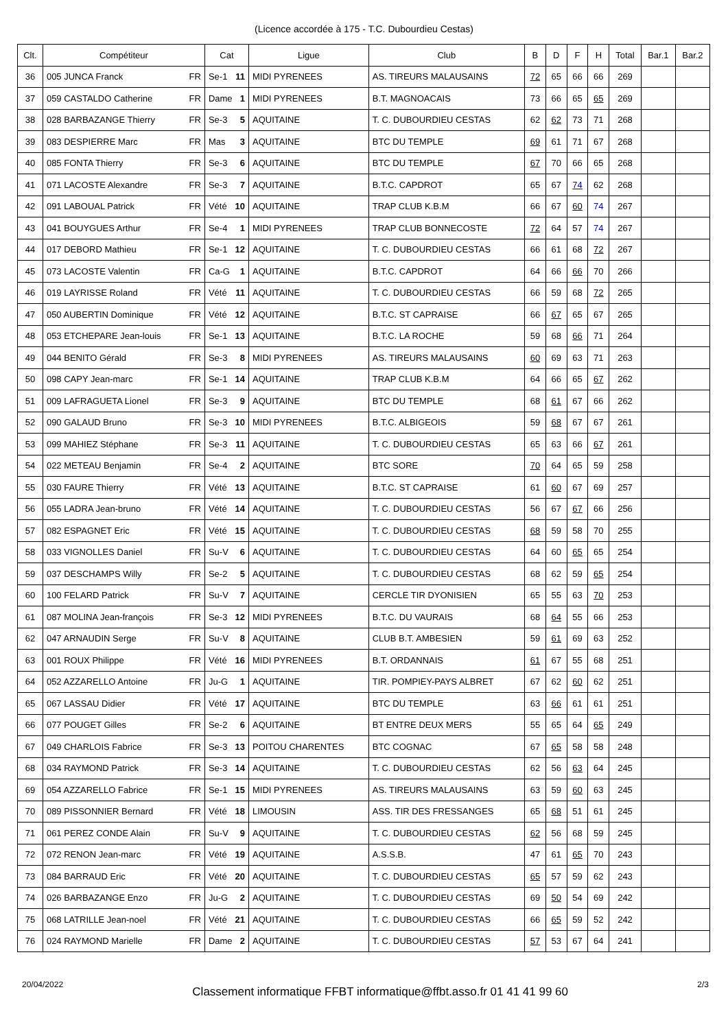(Licence accordée à 175 - T.C. Dubourdieu Cestas)
| Clt. | Compétiteur | Cat | Ligue | Club | B | D | F | H | Total | Bar.1 | Bar.2 |
| --- | --- | --- | --- | --- | --- | --- | --- | --- | --- | --- | --- |
| 36 | 005 JUNCA Franck FR | Se-1 11 | MIDI PYRENEES | AS. TIREURS MALAUSAINS | 72 | 65 | 66 | 66 | 269 | | |
| 37 | 059 CASTALDO Catherine FR | Dame 1 | MIDI PYRENEES | B.T. MAGNOACAIS | 73 | 66 | 65 | 65 | 269 | | |
| 38 | 028 BARBAZANGE Thierry FR | Se-3 5 | AQUITAINE | T. C. DUBOURDIEU CESTAS | 62 | 62 | 73 | 71 | 268 | | |
| 39 | 083 DESPIERRE Marc FR | Mas 3 | AQUITAINE | BTC DU TEMPLE | 69 | 61 | 71 | 67 | 268 | | |
| 40 | 085 FONTA Thierry FR | Se-3 6 | AQUITAINE | BTC DU TEMPLE | 67 | 70 | 66 | 65 | 268 | | |
| 41 | 071 LACOSTE Alexandre FR | Se-3 7 | AQUITAINE | B.T.C. CAPDROT | 65 | 67 | 74 | 62 | 268 | | |
| 42 | 091 LABOUAL Patrick FR | Vété 10 | AQUITAINE | TRAP CLUB K.B.M | 66 | 67 | 60 | 74 | 267 | | |
| 43 | 041 BOUYGUES Arthur FR | Se-4 1 | MIDI PYRENEES | TRAP CLUB BONNECOSTE | 72 | 64 | 57 | 74 | 267 | | |
| 44 | 017 DEBORD Mathieu FR | Se-1 12 | AQUITAINE | T. C. DUBOURDIEU CESTAS | 66 | 61 | 68 | 72 | 267 | | |
| 45 | 073 LACOSTE Valentin FR | Ca-G 1 | AQUITAINE | B.T.C. CAPDROT | 64 | 66 | 66 | 70 | 266 | | |
| 46 | 019 LAYRISSE Roland FR | Vété 11 | AQUITAINE | T. C. DUBOURDIEU CESTAS | 66 | 59 | 68 | 72 | 265 | | |
| 47 | 050 AUBERTIN Dominique FR | Vété 12 | AQUITAINE | B.T.C. ST CAPRAISE | 66 | 67 | 65 | 67 | 265 | | |
| 48 | 053 ETCHEPARE Jean-louis FR | Se-1 13 | AQUITAINE | B.T.C. LA ROCHE | 59 | 68 | 66 | 71 | 264 | | |
| 49 | 044 BENITO Gérald FR | Se-3 8 | MIDI PYRENEES | AS. TIREURS MALAUSAINS | 60 | 69 | 63 | 71 | 263 | | |
| 50 | 098 CAPY Jean-marc FR | Se-1 14 | AQUITAINE | TRAP CLUB K.B.M | 64 | 66 | 65 | 67 | 262 | | |
| 51 | 009 LAFRAGUETA Lionel FR | Se-3 9 | AQUITAINE | BTC DU TEMPLE | 68 | 61 | 67 | 66 | 262 | | |
| 52 | 090 GALAUD Bruno FR | Se-3 10 | MIDI PYRENEES | B.T.C. ALBIGEOIS | 59 | 68 | 67 | 67 | 261 | | |
| 53 | 099 MAHIEZ Stéphane FR | Se-3 11 | AQUITAINE | T. C. DUBOURDIEU CESTAS | 65 | 63 | 66 | 67 | 261 | | |
| 54 | 022 METEAU Benjamin FR | Se-4 2 | AQUITAINE | BTC SORE | 70 | 64 | 65 | 59 | 258 | | |
| 55 | 030 FAURE Thierry FR | Vété 13 | AQUITAINE | B.T.C. ST CAPRAISE | 61 | 60 | 67 | 69 | 257 | | |
| 56 | 055 LADRA Jean-bruno FR | Vété 14 | AQUITAINE | T. C. DUBOURDIEU CESTAS | 56 | 67 | 67 | 66 | 256 | | |
| 57 | 082 ESPAGNET Eric FR | Vété 15 | AQUITAINE | T. C. DUBOURDIEU CESTAS | 68 | 59 | 58 | 70 | 255 | | |
| 58 | 033 VIGNOLLES Daniel FR | Su-V 6 | AQUITAINE | T. C. DUBOURDIEU CESTAS | 64 | 60 | 65 | 65 | 254 | | |
| 59 | 037 DESCHAMPS Willy FR | Se-2 5 | AQUITAINE | T. C. DUBOURDIEU CESTAS | 68 | 62 | 59 | 65 | 254 | | |
| 60 | 100 FELARD Patrick FR | Su-V 7 | AQUITAINE | CERCLE TIR DYONISIEN | 65 | 55 | 63 | 70 | 253 | | |
| 61 | 087 MOLINA Jean-françois FR | Se-3 12 | MIDI PYRENEES | B.T.C. DU VAURAIS | 68 | 64 | 55 | 66 | 253 | | |
| 62 | 047 ARNAUDIN Serge FR | Su-V 8 | AQUITAINE | CLUB B.T. AMBESIEN | 59 | 61 | 69 | 63 | 252 | | |
| 63 | 001 ROUX Philippe FR | Vété 16 | MIDI PYRENEES | B.T. ORDANNAIS | 61 | 67 | 55 | 68 | 251 | | |
| 64 | 052 AZZARELLO Antoine FR | Ju-G 1 | AQUITAINE | TIR. POMPIEY-PAYS ALBRET | 67 | 62 | 60 | 62 | 251 | | |
| 65 | 067 LASSAU Didier FR | Vété 17 | AQUITAINE | BTC DU TEMPLE | 63 | 66 | 61 | 61 | 251 | | |
| 66 | 077 POUGET Gilles FR | Se-2 6 | AQUITAINE | BT ENTRE DEUX MERS | 55 | 65 | 64 | 65 | 249 | | |
| 67 | 049 CHARLOIS Fabrice FR | Se-3 13 | POITOU CHARENTES | BTC COGNAC | 67 | 65 | 58 | 58 | 248 | | |
| 68 | 034 RAYMOND Patrick FR | Se-3 14 | AQUITAINE | T. C. DUBOURDIEU CESTAS | 62 | 56 | 63 | 64 | 245 | | |
| 69 | 054 AZZARELLO Fabrice FR | Se-1 15 | MIDI PYRENEES | AS. TIREURS MALAUSAINS | 63 | 59 | 60 | 63 | 245 | | |
| 70 | 089 PISSONNIER Bernard FR | Vété 18 | LIMOUSIN | ASS. TIR DES FRESSANGES | 65 | 68 | 51 | 61 | 245 | | |
| 71 | 061 PEREZ CONDE Alain FR | Su-V 9 | AQUITAINE | T. C. DUBOURDIEU CESTAS | 62 | 56 | 68 | 59 | 245 | | |
| 72 | 072 RENON Jean-marc FR | Vété 19 | AQUITAINE | A.S.S.B. | 47 | 61 | 65 | 70 | 243 | | |
| 73 | 084 BARRAUD Eric FR | Vété 20 | AQUITAINE | T. C. DUBOURDIEU CESTAS | 65 | 57 | 59 | 62 | 243 | | |
| 74 | 026 BARBAZANGE Enzo FR | Ju-G 2 | AQUITAINE | T. C. DUBOURDIEU CESTAS | 69 | 50 | 54 | 69 | 242 | | |
| 75 | 068 LATRILLE Jean-noel FR | Vété 21 | AQUITAINE | T. C. DUBOURDIEU CESTAS | 66 | 65 | 59 | 52 | 242 | | |
| 76 | 024 RAYMOND Marielle FR | Dame 2 | AQUITAINE | T. C. DUBOURDIEU CESTAS | 57 | 53 | 67 | 64 | 241 | | |
20/04/2022 Classement informatique FFBT informatique@ffbt.asso.fr 01 41 41 99 60 2/3